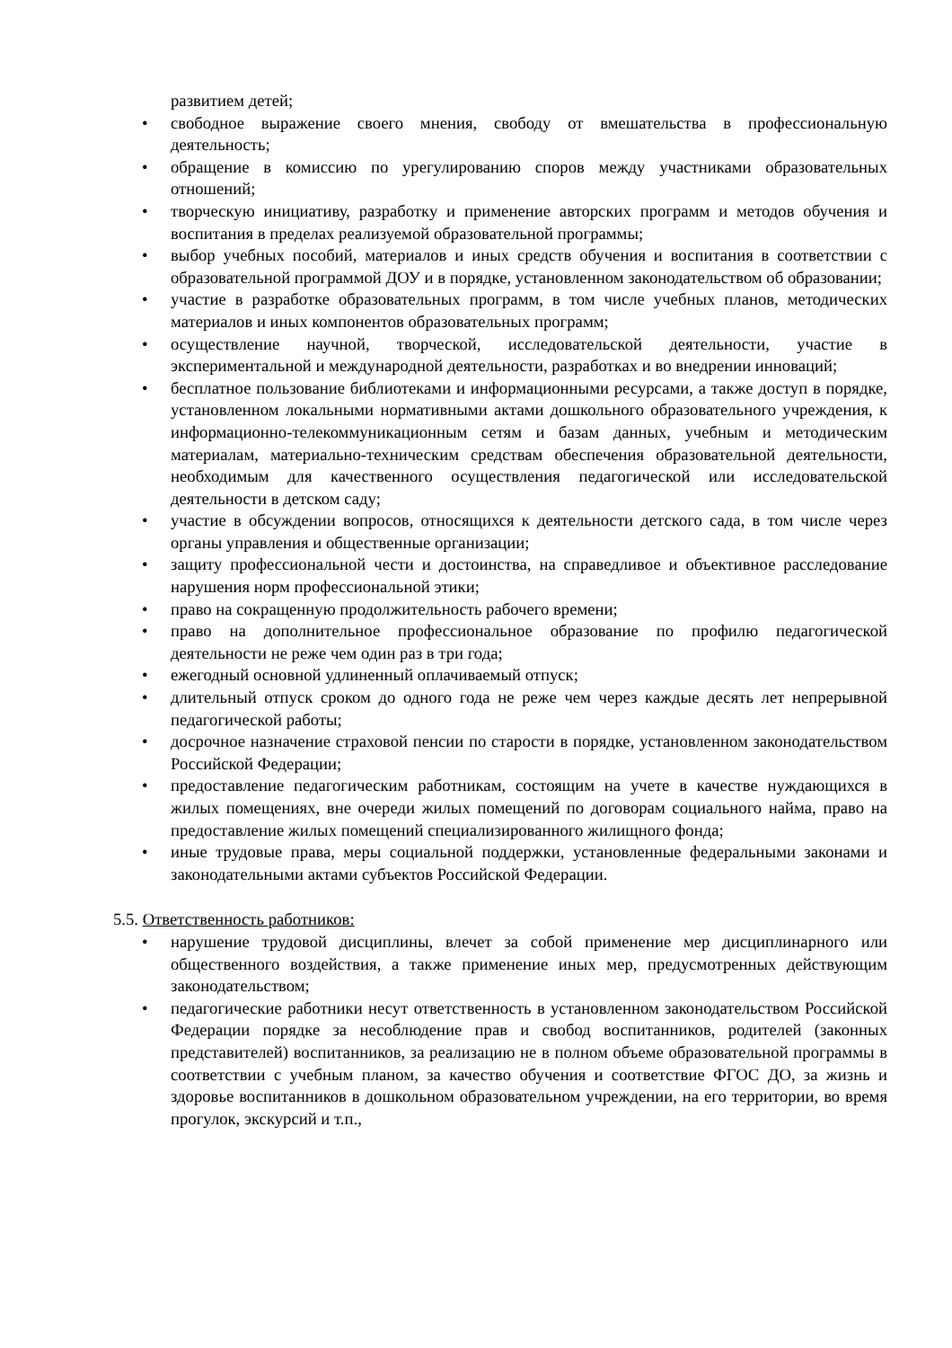развитием детей;
• свободное выражение своего мнения, свободу от вмешательства в профессиональную деятельность;
• обращение в комиссию по урегулированию споров между участниками образовательных отношений;
• творческую инициативу, разработку и применение авторских программ и методов обучения и воспитания в пределах реализуемой образовательной программы;
• выбор учебных пособий, материалов и иных средств обучения и воспитания в соответствии с образовательной программой ДОУ и в порядке, установленном законодательством об образовании;
• участие в разработке образовательных программ, в том числе учебных планов, методических материалов и иных компонентов образовательных программ;
• осуществление научной, творческой, исследовательской деятельности, участие в экспериментальной и международной деятельности, разработках и во внедрении инноваций;
• бесплатное пользование библиотеками и информационными ресурсами, а также доступ в порядке, установленном локальными нормативными актами дошкольного образовательного учреждения, к информационно-телекоммуникационным сетям и базам данных, учебным и методическим материалам, материально-техническим средствам обеспечения образовательной деятельности, необходимым для качественного осуществления педагогической или исследовательской деятельности в детском саду;
• участие в обсуждении вопросов, относящихся к деятельности детского сада, в том числе через органы управления и общественные организации;
• защиту профессиональной чести и достоинства, на справедливое и объективное расследование нарушения норм профессиональной этики;
• право на сокращенную продолжительность рабочего времени;
• право на дополнительное профессиональное образование по профилю педагогической деятельности не реже чем один раз в три года;
• ежегодный основной удлиненный оплачиваемый отпуск;
• длительный отпуск сроком до одного года не реже чем через каждые десять лет непрерывной педагогической работы;
• досрочное назначение страховой пенсии по старости в порядке, установленном законодательством Российской Федерации;
• предоставление педагогическим работникам, состоящим на учете в качестве нуждающихся в жилых помещениях, вне очереди жилых помещений по договорам социального найма, право на предоставление жилых помещений специализированного жилищного фонда;
• иные трудовые права, меры социальной поддержки, установленные федеральными законами и законодательными актами субъектов Российской Федерации.
5.5. Ответственность работников:
• нарушение трудовой дисциплины, влечет за собой применение мер дисциплинарного или общественного воздействия, а также применение иных мер, предусмотренных действующим законодательством;
• педагогические работники несут ответственность в установленном законодательством Российской Федерации порядке за несоблюдение прав и свобод воспитанников, родителей (законных представителей) воспитанников, за реализацию не в полном объеме образовательной программы в соответствии с учебным планом, за качество обучения и соответствие ФГОС ДО, за жизнь и здоровье воспитанников в дошкольном образовательном учреждении, на его территории, во время прогулок, экскурсий и т.п.,